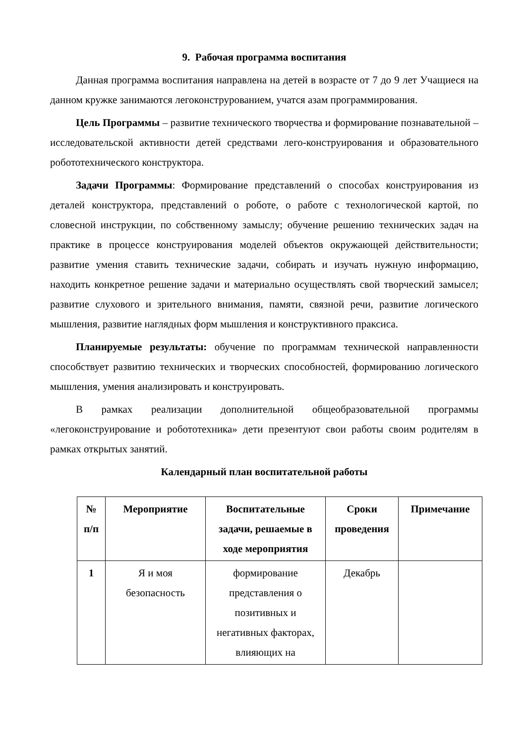9. Рабочая программа воспитания
Данная программа воспитания направлена на детей в возрасте от 7 до 9 лет Учащиеся на данном кружке занимаются легоконструрованием, учатся азам программирования.
Цель Программы – развитие технического творчества и формирование познавательной – исследовательской активности детей средствами лего-конструирования и образовательного робототехнического конструктора.
Задачи Программы: Формирование представлений о способах конструирования из деталей конструктора, представлений о роботе, о работе с технологической картой, по словесной инструкции, по собственному замыслу; обучение решению технических задач на практике в процессе конструирования моделей объектов окружающей действительности; развитие умения ставить технические задачи, собирать и изучать нужную информацию, находить конкретное решение задачи и материально осуществлять свой творческий замысел; развитие слухового и зрительного внимания, памяти, связной речи, развитие логического мышления, развитие наглядных форм мышления и конструктивного праксиса.
Планируемые результаты: обучение по программам технической направленности способствует развитию технических и творческих способностей, формированию логического мышления, умения анализировать и конструировать.
В рамках реализации дополнительной общеобразовательной программы «легоконструирование и робототехника» дети презентуют свои работы своим родителям в рамках открытых занятий.
Календарный план воспитательной работы
| № п/п | Мероприятие | Воспитательные задачи, решаемые в ходе мероприятия | Сроки проведения | Примечание |
| --- | --- | --- | --- | --- |
| 1 | Я и моя безопасность | формирование представления о позитивных и негативных факторах, влияющих на | Декабрь | |